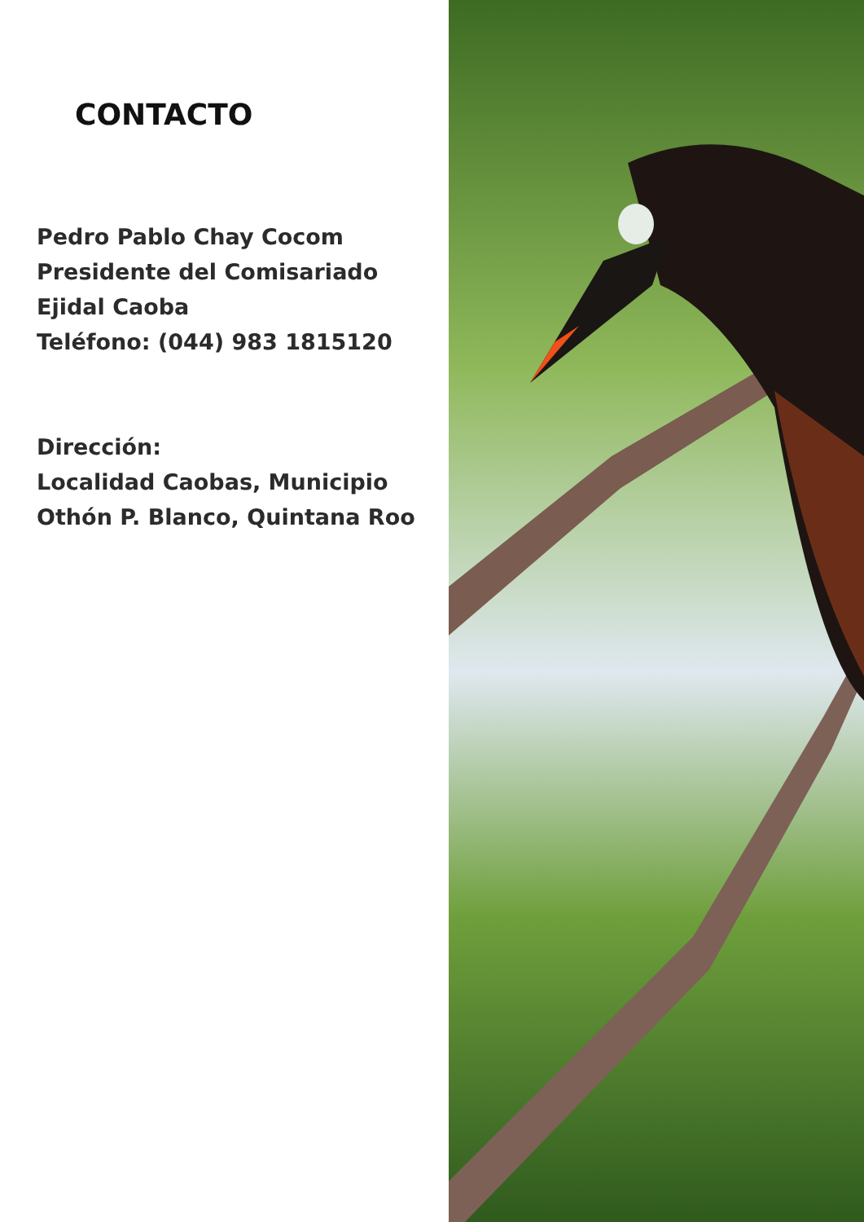CONTACTO
Pedro Pablo Chay Cocom
Presidente del Comisariado
Ejidal Caoba
Teléfono: (044) 983 1815120
Dirección:
Localidad Caobas, Municipio
Othón P. Blanco, Quintana Roo